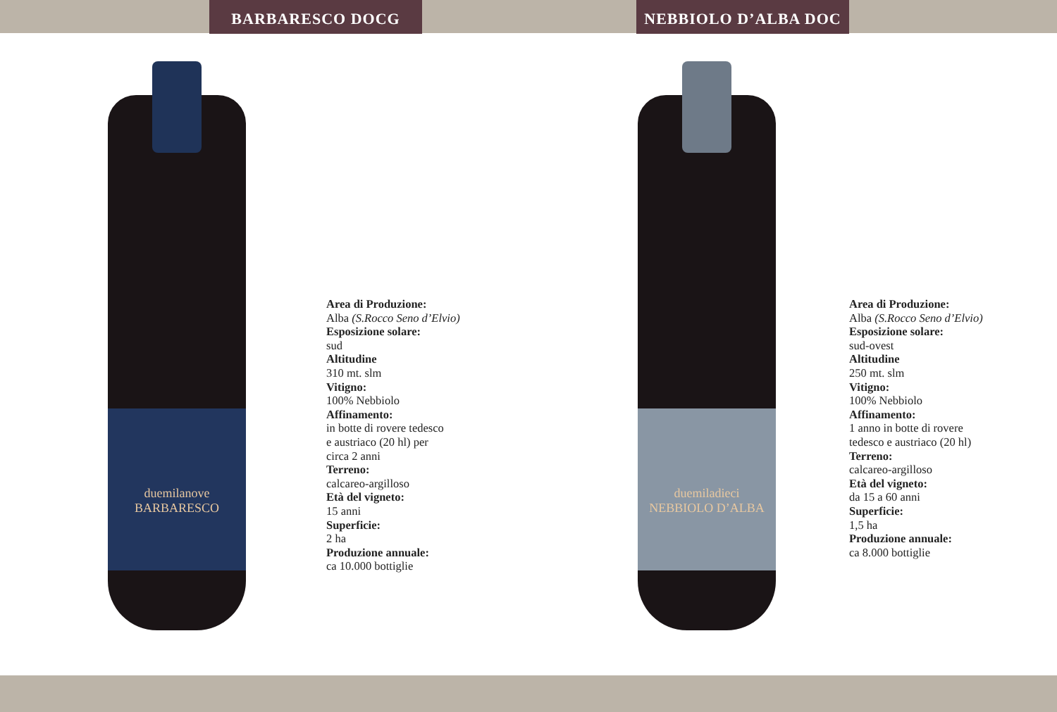BARBARESCO DOCG NEBBIOLO D’ALBA DOC
duemilanove
BARBARESCO
Area di Produzione:
Alba (S.Rocco Seno d’Elvio)
Esposizione solare:
sud
Altitudine
310 mt. slm
Vitigno:
100% Nebbiolo
Affinamento:
in botte di rovere tedesco
e austriaco (20 hl) per
circa 2 anni
Terreno:
calcareo-argilloso
Età del vigneto:
15 anni
Superficie:
2 ha
Produzione annuale:
ca 10.000 bottiglie
duemiladieci
NEBBIOLO D’ALBA
Area di Produzione:
Alba (S.Rocco Seno d’Elvio)
Esposizione solare:
sud-ovest
Altitudine
250 mt. slm
Vitigno:
100% Nebbiolo
Affinamento:
1 anno in botte di rovere
tedesco e austriaco (20 hl)
Terreno:
calcareo-argilloso
Età del vigneto:
da 15 a 60 anni
Superficie:
1,5 ha
Produzione annuale:
ca 8.000 bottiglie